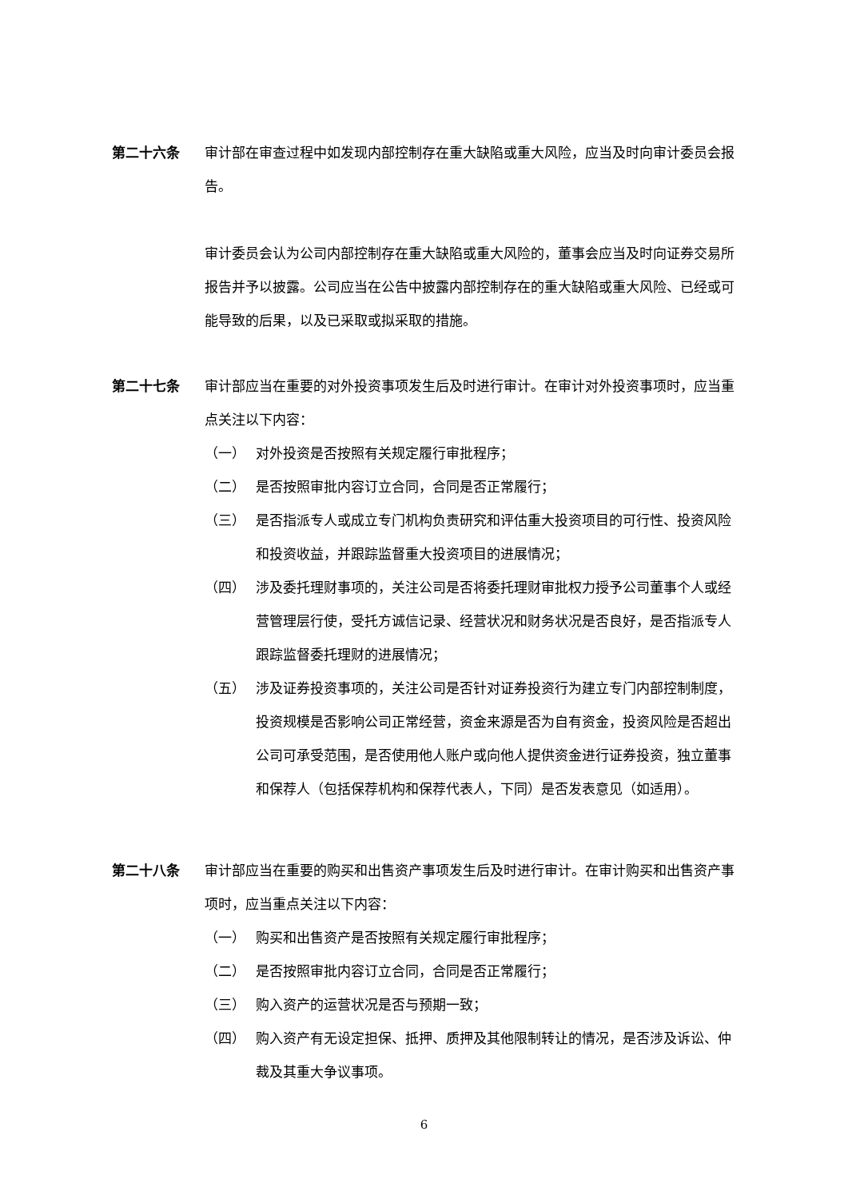第二十六条 审计部在审查过程中如发现内部控制存在重大缺陷或重大风险，应当及时向审计委员会报告。
审计委员会认为公司内部控制存在重大缺陷或重大风险的，董事会应当及时向证券交易所报告并予以披露。公司应当在公告中披露内部控制存在的重大缺陷或重大风险、已经或可能导致的后果，以及已采取或拟采取的措施。
第二十七条 审计部应当在重要的对外投资事项发生后及时进行审计。在审计对外投资事项时，应当重点关注以下内容：
（一） 对外投资是否按照有关规定履行审批程序；
（二） 是否按照审批内容订立合同，合同是否正常履行；
（三） 是否指派专人或成立专门机构负责研究和评估重大投资项目的可行性、投资风险和投资收益，并跟踪监督重大投资项目的进展情况；
（四） 涉及委托理财事项的，关注公司是否将委托理财审批权力授予公司董事个人或经营管理层行使，受托方诚信记录、经营状况和财务状况是否良好，是否指派专人跟踪监督委托理财的进展情况；
（五） 涉及证券投资事项的，关注公司是否针对证券投资行为建立专门内部控制制度，投资规模是否影响公司正常经营，资金来源是否为自有资金，投资风险是否超出公司可承受范围，是否使用他人账户或向他人提供资金进行证券投资，独立董事和保荐人（包括保荐机构和保荐代表人，下同）是否发表意见（如适用）。
第二十八条 审计部应当在重要的购买和出售资产事项发生后及时进行审计。在审计购买和出售资产事项时，应当重点关注以下内容：
（一） 购买和出售资产是否按照有关规定履行审批程序；
（二） 是否按照审批内容订立合同，合同是否正常履行；
（三） 购入资产的运营状况是否与预期一致；
（四） 购入资产有无设定担保、抵押、质押及其他限制转让的情况，是否涉及诉讼、仲裁及其重大争议事项。
6